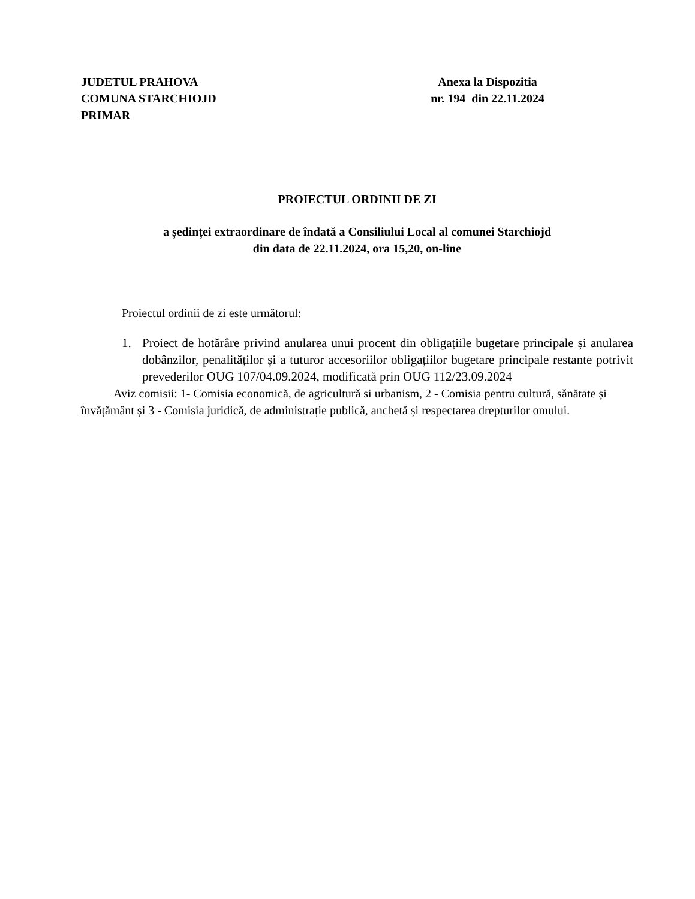JUDETUL PRAHOVA
COMUNA STARCHIOJD
PRIMAR
Anexa la Dispozitia
nr. 194 din 22.11.2024
PROIECTUL ORDINII DE ZI
a ședinței extraordinare de îndată a Consiliului Local al comunei Starchiojd
din data de 22.11.2024, ora 15,20, on-line
Proiectul ordinii de zi este următorul:
1. Proiect de hotărâre privind anularea unui procent din obligațiile bugetare principale și anularea dobânzilor, penalităților și a tuturor accesoriilor obligațiilor bugetare principale restante potrivit prevederilor OUG 107/04.09.2024, modificată prin OUG 112/23.09.2024
Aviz comisii: 1- Comisia economică, de agricultură si urbanism, 2 - Comisia pentru cultură, sănătate și învățământ și 3 - Comisia juridică, de administrație publică, anchetă și respectarea drepturilor omului.